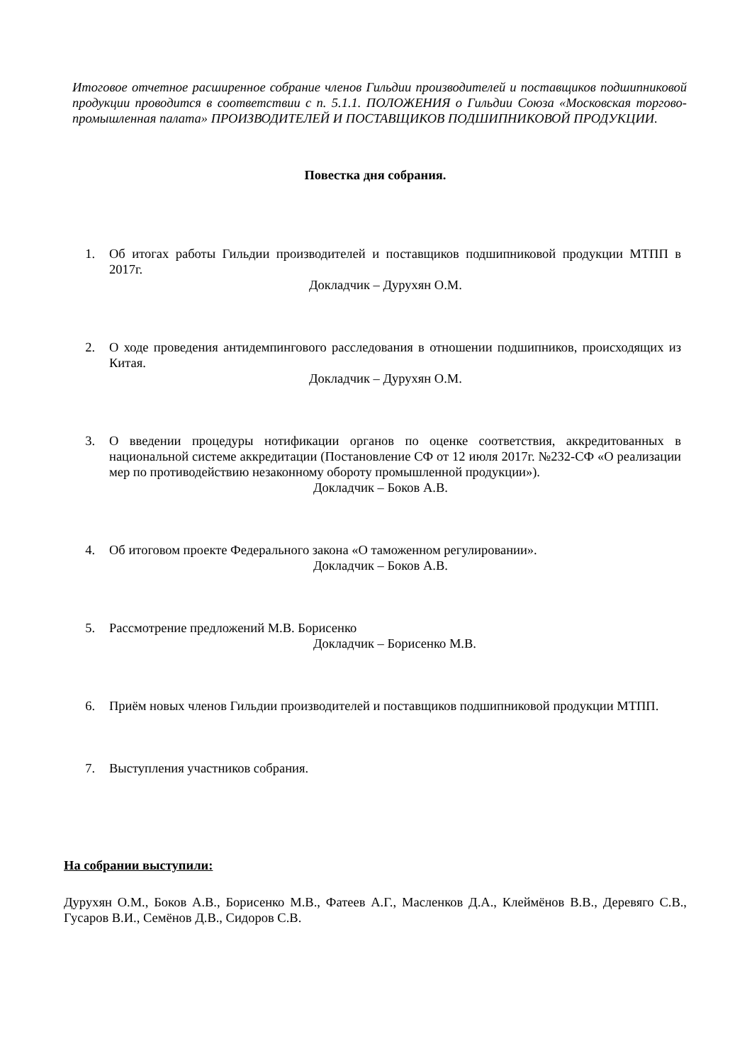Итоговое отчетное расширенное собрание членов Гильдии производителей и поставщиков подшипниковой продукции проводится в соответствии с п. 5.1.1. ПОЛОЖЕНИЯ о Гильдии Союза «Московская торгово-промышленная палата» ПРОИЗВОДИТЕЛЕЙ И ПОСТАВЩИКОВ ПОДШИПНИКОВОЙ ПРОДУКЦИИ.
Повестка дня собрания.
1. Об итогах работы Гильдии производителей и поставщиков подшипниковой продукции МТПП в 2017г.
Докладчик – Дурухян О.М.
2. О ходе проведения антидемпингового расследования в отношении подшипников, происходящих из Китая.
Докладчик – Дурухян О.М.
3. О введении процедуры нотификации органов по оценке соответствия, аккредитованных в национальной системе аккредитации (Постановление СФ от 12 июля 2017г. №232-СФ «О реализации мер по противодействию незаконному обороту промышленной продукции»).
Докладчик – Боков А.В.
4. Об итоговом проекте Федерального закона «О таможенном регулировании».
Докладчик – Боков А.В.
5. Рассмотрение предложений М.В. Борисенко
Докладчик – Борисенко М.В.
6. Приём новых членов Гильдии производителей и поставщиков подшипниковой продукции МТПП.
7. Выступления участников собрания.
На собрании выступили:
Дурухян О.М., Боков А.В., Борисенко М.В., Фатеев А.Г., Масленков Д.А., Клеймёнов В.В., Деревяго С.В., Гусаров В.И., Семёнов Д.В., Сидоров С.В.